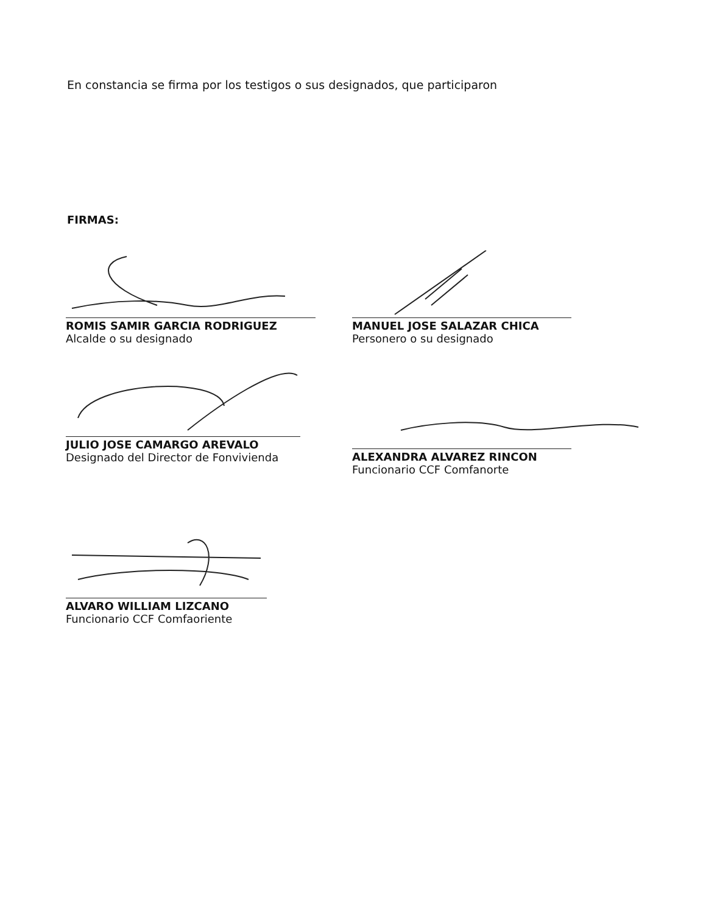En constancia se firma por los testigos o sus designados, que participaron
FIRMAS:
ROMIS SAMIR GARCIA RODRIGUEZ
Alcalde o su designado
MANUEL JOSE SALAZAR CHICA
Personero o su designado
JULIO JOSE CAMARGO AREVALO
Designado del Director de Fonvivienda
ALEXANDRA ALVAREZ RINCON
Funcionario CCF Comfanorte
ALVARO WILLIAM LIZCANO
Funcionario CCF Comfaoriente